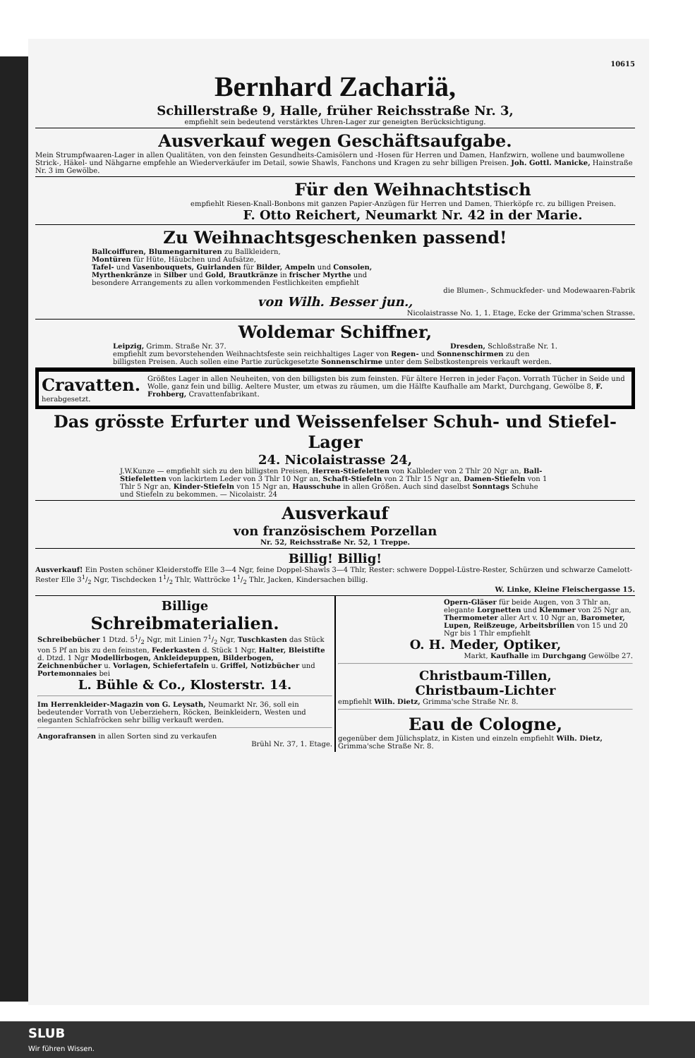10615
Bernhard Zachariä,
Schillerstraße 9, Halle, früher Reichsstraße Nr. 3,
empfiehlt sein bedeutend verstärktes Uhren-Lager zur geneigten Berücksichtigung.
Ausverkauf wegen Geschäftsaufgabe.
Mein Strumpfwaaren-Lager in allen Qualitäten, von den feinsten Gesundheits-Camisölern und -Hosen für Herren und Damen, Hanfzwirn, wollene und baumwollene Strick-, Häkel- und Nähgarne empfehle an Wiederverkäufer im Detail, sowie Shawls, Fanchons und Kragen zu sehr billigen Preisen. Joh. Gottl. Manicke, Hainstraße Nr. 3 im Gewölbe.
Für den Weihnachtstisch
empfiehlt Riesen-Knall-Bonbons mit ganzen Papier-Anzügen für Herren und Damen, Thierköpfe rc. zu billigen Preisen.
F. Otto Reichert, Neumarkt Nr. 42 in der Marie.
Zu Weihnachtsgeschenken passend!
Ballcoiffuren, Blumengarnituren zu Ballkleidern,
Montüren für Hüte, Häubchen und Aufsätze,
Tafel- und Vasenbouquets, Guirlanden für Bilder, Ampeln und Consolen,
Myrthenkränze in Silber und Gold, Brautkränze in frischer Myrthe und
besondere Arrangements zu allen vorkommenden Festlichkeiten empfiehlt
die Blumen-, Schmuckfeder- und Modewaaren-Fabrik
von Wilh. Besser jun.,
Nicolaistrasse No. 1, 1. Etage, Ecke der Grimma'schen Strasse.
Woldemar Schiffner,
Leipzig, Grimm. Straße Nr. 37. Dresden, Schloßstraße Nr. 1.
empfiehlt zum bevorstehenden Weihnachtsfeste sein reichhaltiges Lager von Regen- und Sonnenschirmen zu den billigsten Preisen. Auch sollen eine Partie zurückgesetzte Sonnenschirme unter dem Selbstkostenpreis verkauft werden.
Cravatten.
herabgesetzt.
Größtes Lager in allen Neuheiten, von den billigsten bis zum feinsten. Für ältere Herren in jeder Façon. Vorrath Tücher in Seide und Wolle, ganz fein und billig. Aeltere Muster, um etwas zu räumen, um die Hälfte Kaufhalle am Markt, Durchgang, Gewölbe 8, F. Frohberg, Cravattenfabrikant.
Das grösste Erfurter und Weissenfelser Schuh- und Stiefel-Lager
24. Nicolaistrasse 24,
J.W.Kunze — empfiehlt sich zu den billigsten Preisen, Herren-Stiefeletten von Kalbleder von 2 Thlr 20 Ngr an, Ball-Stiefeletten von lackirtem Leder von 3 Thlr 10 Ngr an, Schaft-Stiefeln von 2 Thlr 15 Ngr an, Damen-Stiefeln von 1 Thlr 5 Ngr an, Kinder-Stiefeln von 15 Ngr an, Hausschuhe in allen Größen. Auch sind daselbst Sonntags Schuhe und Stiefeln zu bekommen. — Nicolaistr. 24
Ausverkauf
von französischem Porzellan
Nr. 52, Reichsstraße Nr. 52, 1 Treppe.
Billig! Billig!
Ausverkauf! Ein Posten schöner Kleiderstoffe Elle 3—4 Ngr, feine Doppel-Shawls 3—4 Thlr, Rester: schwere Doppel-Lüstre-Rester, Schürzen und schwarze Camelott-Rester Elle 31/2 Ngr, Tischdecken 11/2 Thlr, Wattröcke 11/2 Thlr, Jacken, Kindersachen billig.
W. Linke, Kleine Fleischergasse 15.
Billige
Schreibmaterialien.
Schreibebücher 1 Dtzd. 51/2 Ngr, mit Linien 71/2 Ngr, Tuschkasten das Stück von 5 Pf an bis zu den feinsten, Federkasten d. Stück 1 Ngr, Halter, Bleistifte d. Dtzd. 1 Ngr Modellirbogen, Ankleidepuppen, Bilderbogen, Zeichnenbücher u. Vorlagen, Schiefertafeln u. Griffel, Notizbücher und Portemonnaies bei
L. Bühle & Co., Klosterstr. 14.
Im Herrenkleider-Magazin von G. Leysath, Neumarkt Nr. 36, soll ein bedeutender Vorrath von Ueberziehern, Röcken, Beinkleidern, Westen und eleganten Schlafröcken sehr billig verkauft werden.
Angorafransen in allen Sorten sind zu verkaufen
Brühl Nr. 37, 1. Etage.
Opern-Gläser für beide Augen, von 3 Thlr an, elegante Lorgnetten und Klemmer von 25 Ngr an, Thermometer aller Art v. 10 Ngr an, Barometer, Lupen, Reißzeuge, Arbeitsbrillen von 15 und 20 Ngr bis 1 Thlr empfiehlt
O. H. Meder, Optiker,
Markt, Kaufhalle im Durchgang Gewölbe 27.
Christbaum-Tillen,
Christbaum-Lichter
empfiehlt Wilh. Dietz, Grimma'sche Straße Nr. 8.
Eau de Cologne,
gegenüber dem Jülichsplatz, in Kisten und einzeln empfiehlt Wilh. Dietz, Grimma'sche Straße Nr. 8.
SLUB
Wir führen Wissen.